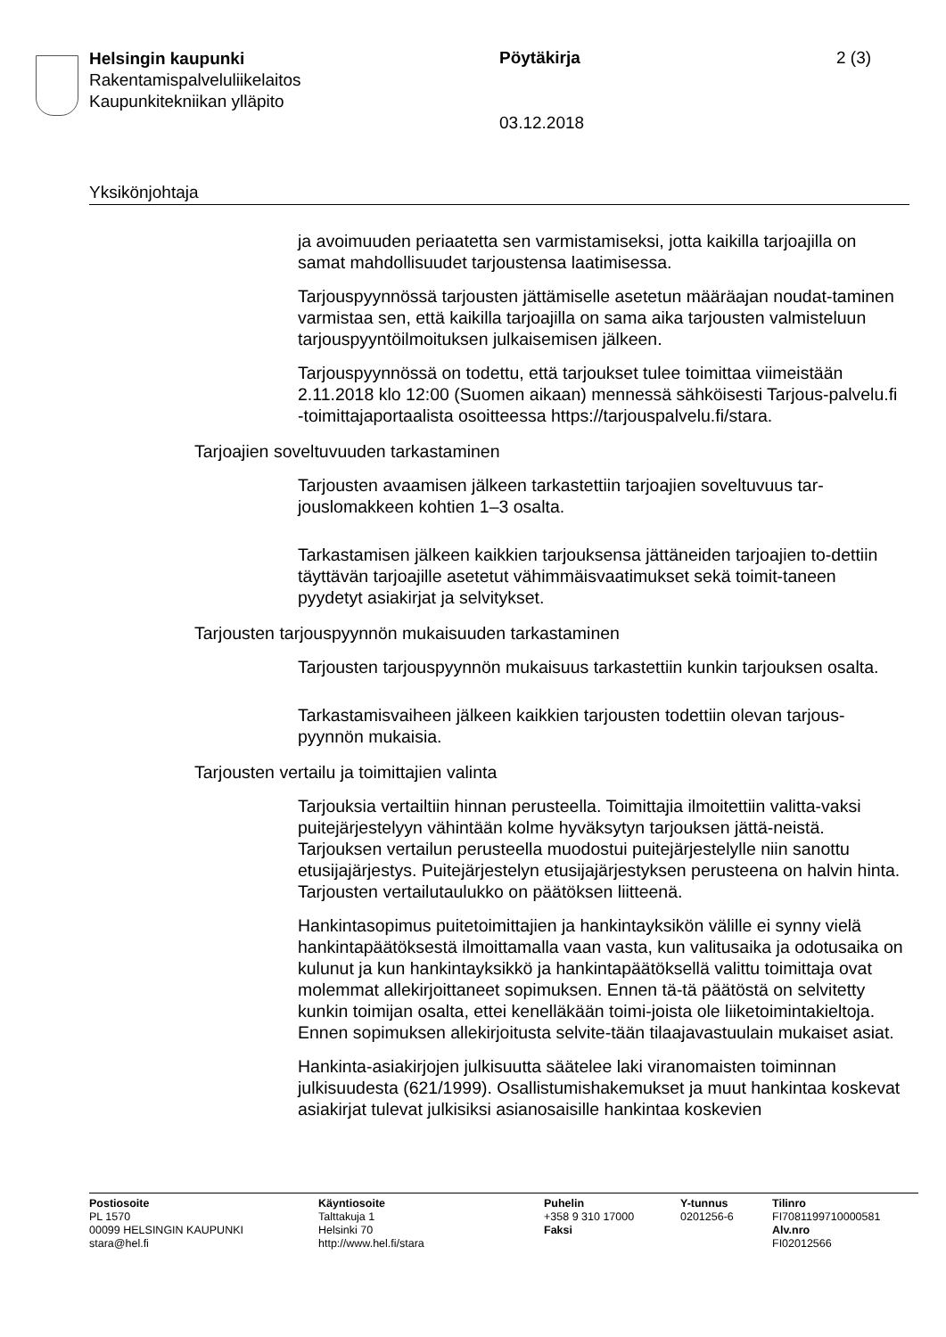Helsingin kaupunki
Rakentamispalveluliikelaitos
Kaupunkitekniikan ylläpito
Pöytäkirja 2 (3)
03.12.2018
Yksikönjohtaja
ja avoimuuden periaatetta sen varmistamiseksi, jotta kaikilla tarjoajilla on samat mahdollisuudet tarjoustensa laatimisessa.
Tarjouspyynnössä tarjousten jättämiselle asetetun määräajan noudat-taminen varmistaa sen, että kaikilla tarjoajilla on sama aika tarjousten valmisteluun tarjouspyyntöilmoituksen julkaisemisen jälkeen.
Tarjouspyynnössä on todettu, että tarjoukset tulee toimittaa viimeistään 2.11.2018 klo 12:00 (Suomen aikaan) mennessä sähköisesti Tarjous-palvelu.fi -toimittajaportaalista osoitteessa https://tarjouspalvelu.fi/stara.
Tarjoajien soveltuvuuden tarkastaminen
Tarjousten avaamisen jälkeen tarkastettiin tarjoajien soveltuvuus tar-jouslomakkeen kohtien 1–3 osalta.
Tarkastamisen jälkeen kaikkien tarjouksensa jättäneiden tarjoajien to-dettiin täyttävän tarjoajille asetetut vähimmäisvaatimukset sekä toimit-taneen pyydetyt asiakirjat ja selvitykset.
Tarjousten tarjouspyynnön mukaisuuden tarkastaminen
Tarjousten tarjouspyynnön mukaisuus tarkastettiin kunkin tarjouksen osalta.
Tarkastamisvaiheen jälkeen kaikkien tarjousten todettiin olevan tarjous-pyynnön mukaisia.
Tarjousten vertailu ja toimittajien valinta
Tarjouksia vertailtiin hinnan perusteella. Toimittajia ilmoitettiin valitta-vaksi puitejärjestelyyn vähintään kolme hyväksytyn tarjouksen jättä-neistä. Tarjouksen vertailun perusteella muodostui puitejärjestelylle niin sanottu etusijajärjestys. Puitejärjestelyn etusijajärjestyksen perusteena on halvin hinta. Tarjousten vertailutaulukko on päätöksen liitteenä.
Hankintasopimus puitetoimittajien ja hankintayksikön välille ei synny vielä hankintapäätöksestä ilmoittamalla vaan vasta, kun valitusaika ja odotusaika on kulunut ja kun hankintayksikkö ja hankintapäätöksellä valittu toimittaja ovat molemmat allekirjoittaneet sopimuksen. Ennen tä-tä päätöstä on selvitetty kunkin toimijan osalta, ettei kenelläkään toimi-joista ole liiketoimintakieltoja. Ennen sopimuksen allekirjoitusta selvite-tään tilaajavastuulain mukaiset asiat.
Hankinta-asiakirjojen julkisuutta säätelee laki viranomaisten toiminnan julkisuudesta (621/1999). Osallistumishakemukset ja muut hankintaa koskevat asiakirjat tulevat julkisiksi asianosaisille hankintaa koskevien
Postiosoite
PL 1570
00099 HELSINGIN KAUPUNKI
stara@hel.fi
Käyntiosoite
Talttakuja 1
Helsinki 70
http://www.hel.fi/stara
Puhelin
+358 9 310 17000
Faksi
Y-tunnus
0201256-6
Tilinro
FI7081199710000581
Alv.nro
FI02012566